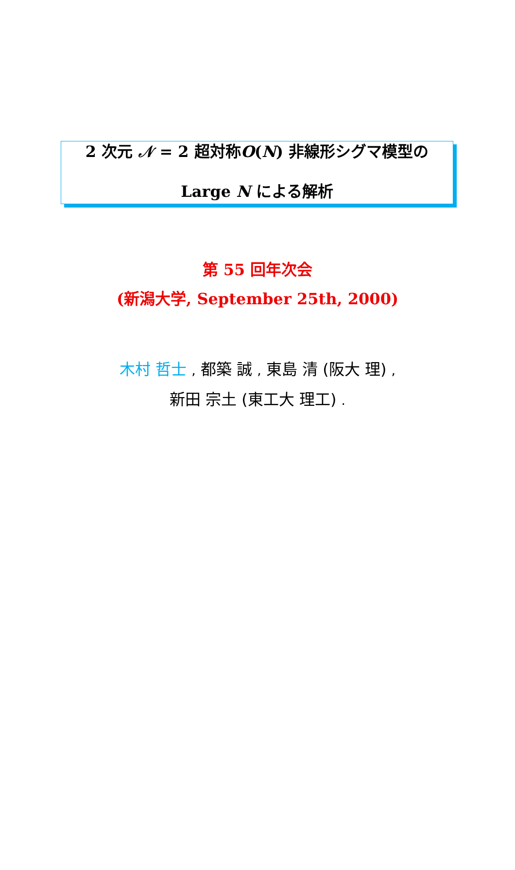2 次元 𝒩 = 2 超対称O(N) 非線形シグマ模型の
Large N による解析
第 55 回年次会
(新潟大学, September 25th, 2000)
木村 哲士 , 都築 誠 , 東島 清 (阪大 理) ,
新田 宗土 (東工大 理工) .